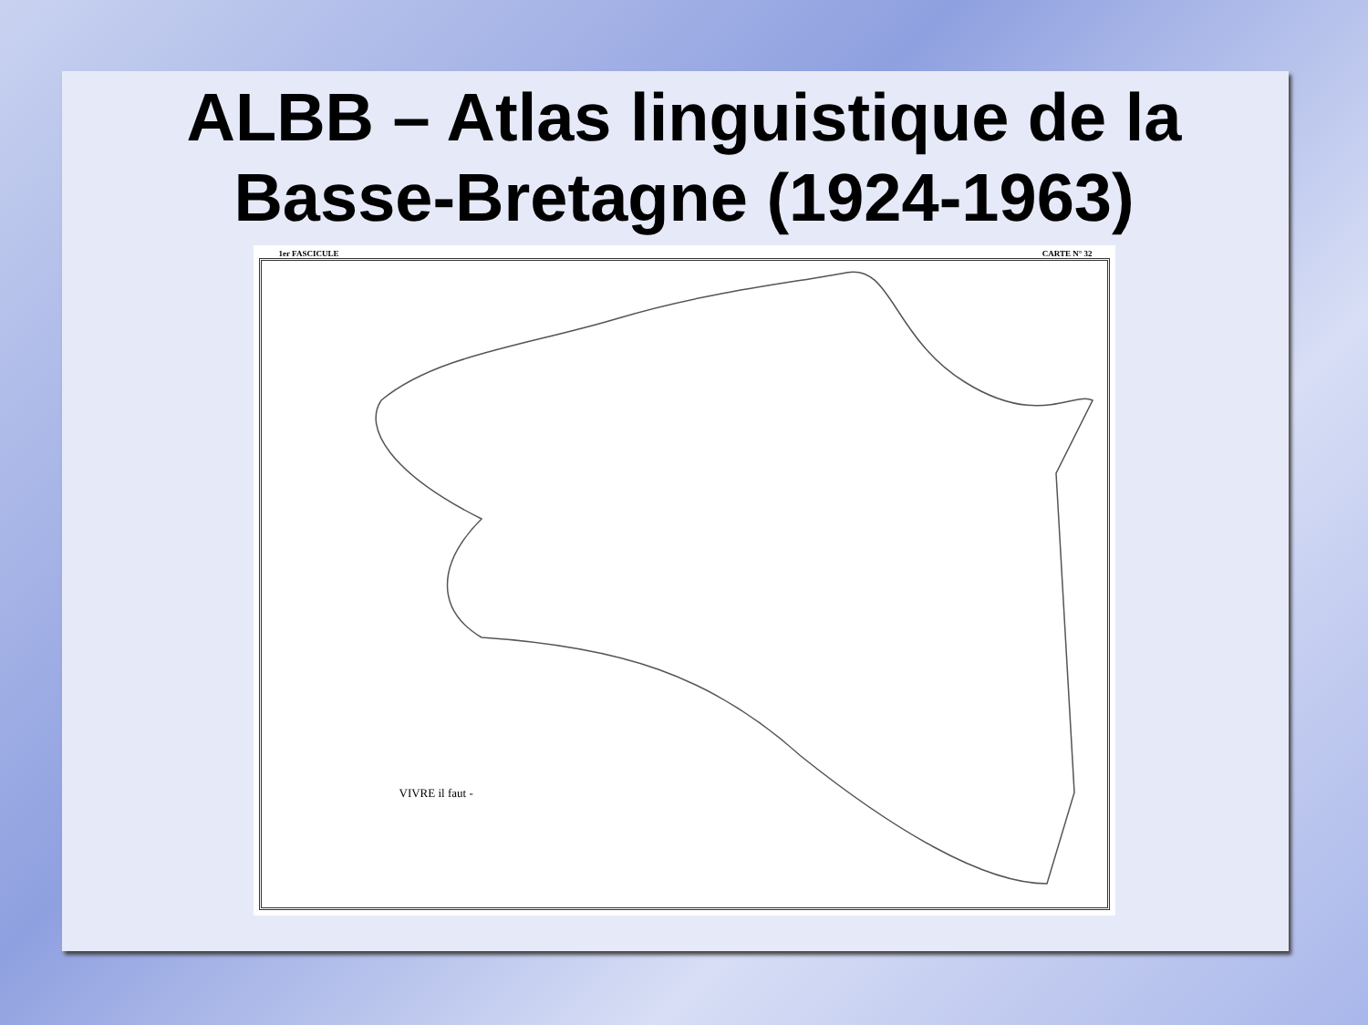ALBB – Atlas linguistique de la
Basse-Bretagne (1924-1963)
1er FASCICULE CARTE N° 32
VIVRE il faut -